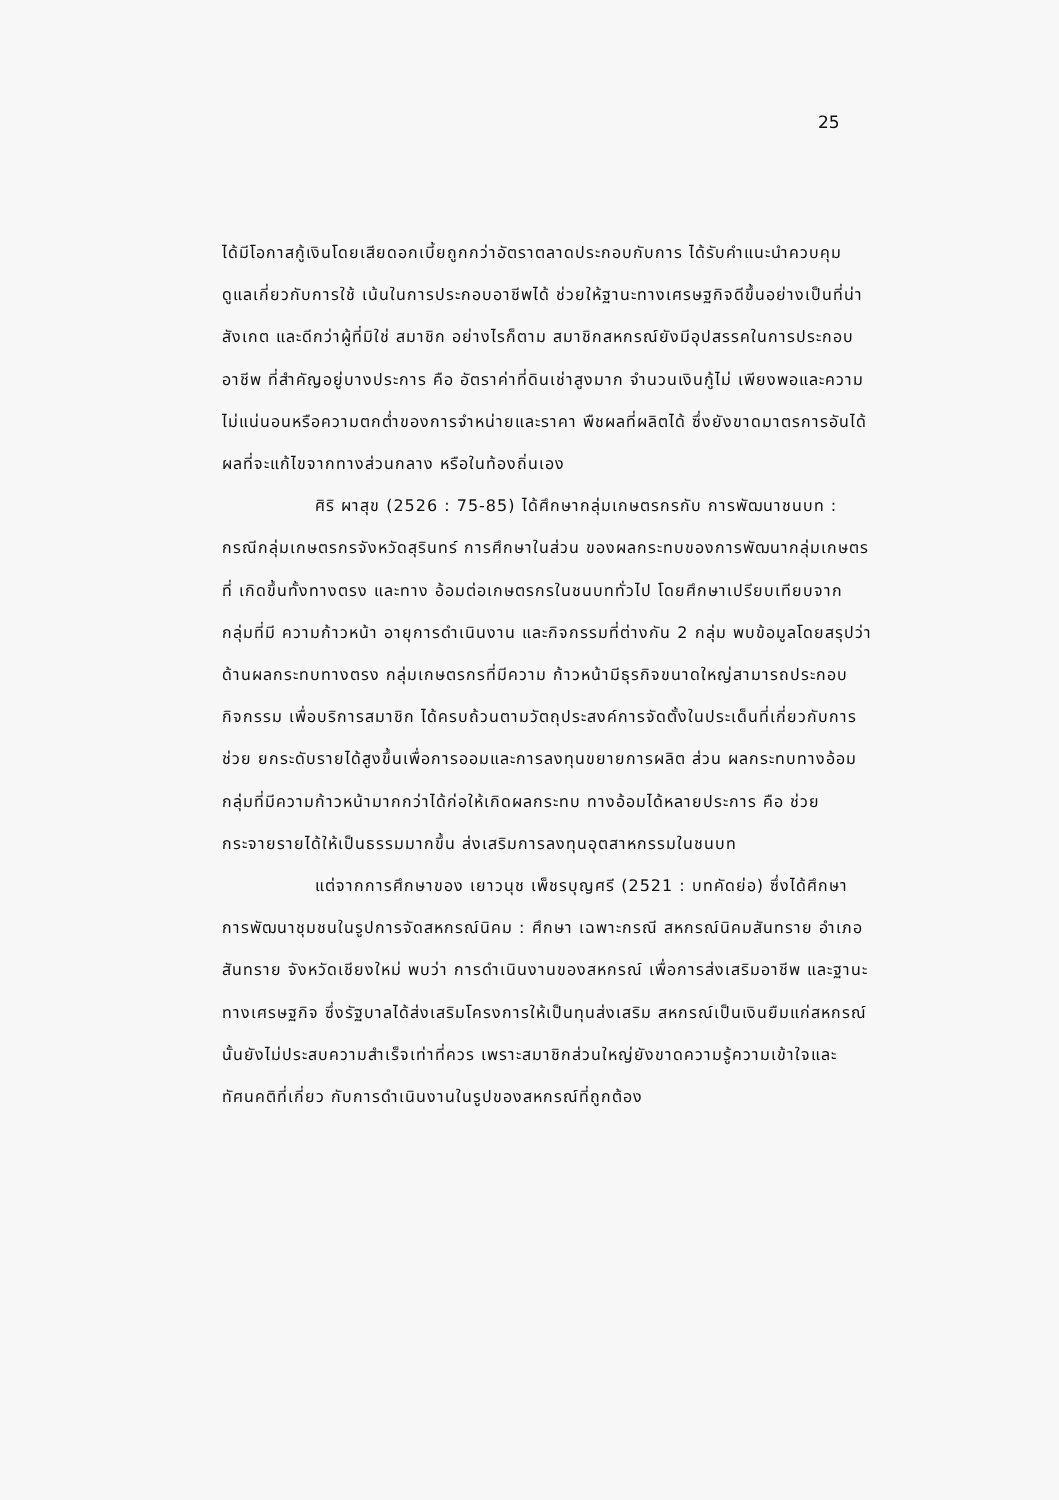25
ได้มีโอกาสกู้เงินโดยเสียดอกเบี้ยถูกกว่าอัตราตลาดประกอบกับการ ได้รับคำแนะนำควบคุมดูแลเกี่ยวกับการใช้ เน้นในการประกอบอาชีพได้ ช่วยให้ฐานะทางเศรษฐกิจดีขึ้นอย่างเป็นที่น่าสังเกต และดีกว่าผู้ที่มิใช่ สมาชิก อย่างไรก็ตาม สมาชิกสหกรณ์ยังมีอุปสรรคในการประกอบอาชีพ ที่สำคัญอยู่บางประการ คือ อัตราค่าที่ดินเช่าสูงมาก จำนวนเงินกู้ไม่ เพียงพอและความไม่แน่นอนหรือความตกต่ำของการจำหน่ายและราคา พืชผลที่ผลิตได้ ซึ่งยังขาดมาตรการอันได้ผลที่จะแก้ไขจากทางส่วนกลาง หรือในท้องถิ่นเอง
ศิริ ผาสุข (2526 : 75-85) ได้ศึกษากลุ่มเกษตรกรกับ การพัฒนาชนบท : กรณีกลุ่มเกษตรกรจังหวัดสุรินทร์ การศึกษาในส่วน ของผลกระทบของการพัฒนากลุ่มเกษตรที่ เกิดขึ้นทั้งทางตรง และทาง อ้อมต่อเกษตรกรในชนบททั่วไป โดยศึกษาเปรียบเทียบจากกลุ่มที่มี ความก้าวหน้า อายุการดำเนินงาน และกิจกรรมที่ต่างกัน 2 กลุ่ม พบข้อมูลโดยสรุปว่า ด้านผลกระทบทางตรง กลุ่มเกษตรกรที่มีความ ก้าวหน้ามีธุรกิจขนาดใหญ่สามารถประกอบกิจกรรม เพื่อบริการสมาชิก ได้ครบถ้วนตามวัตถุประสงค์การจัดตั้งในประเด็นที่เกี่ยวกับการช่วย ยกระดับรายได้สูงขึ้นเพื่อการออมและการลงทุนขยายการผลิต ส่วน ผลกระทบทางอ้อมกลุ่มที่มีความก้าวหน้ามากกว่าได้ก่อให้เกิดผลกระทบ ทางอ้อมได้หลายประการ คือ ช่วยกระจายรายได้ให้เป็นธรรมมากขึ้น ส่งเสริมการลงทุนอุตสาหกรรมในชนบท
แต่จากการศึกษาของ เยาวนุช เพ็ชรบุญศรี (2521 : บทคัดย่อ) ซึ่งได้ศึกษาการพัฒนาชุมชนในรูปการจัดสหกรณ์นิคม : ศึกษา เฉพาะกรณี สหกรณ์นิคมสันทราย อำเภอสันทราย จังหวัดเชียงใหม่ พบว่า การดำเนินงานของสหกรณ์ เพื่อการส่งเสริมอาชีพ และฐานะ ทางเศรษฐกิจ ซึ่งรัฐบาลได้ส่งเสริมโครงการให้เป็นทุนส่งเสริม สหกรณ์เป็นเงินยืมแก่สหกรณ์นั้นยังไม่ประสบความสำเร็จเท่าที่ควร เพราะสมาชิกส่วนใหญ่ยังขาดความรู้ความเข้าใจและทัศนคติที่เกี่ยว กับการดำเนินงานในรูปของสหกรณ์ที่ถูกต้อง